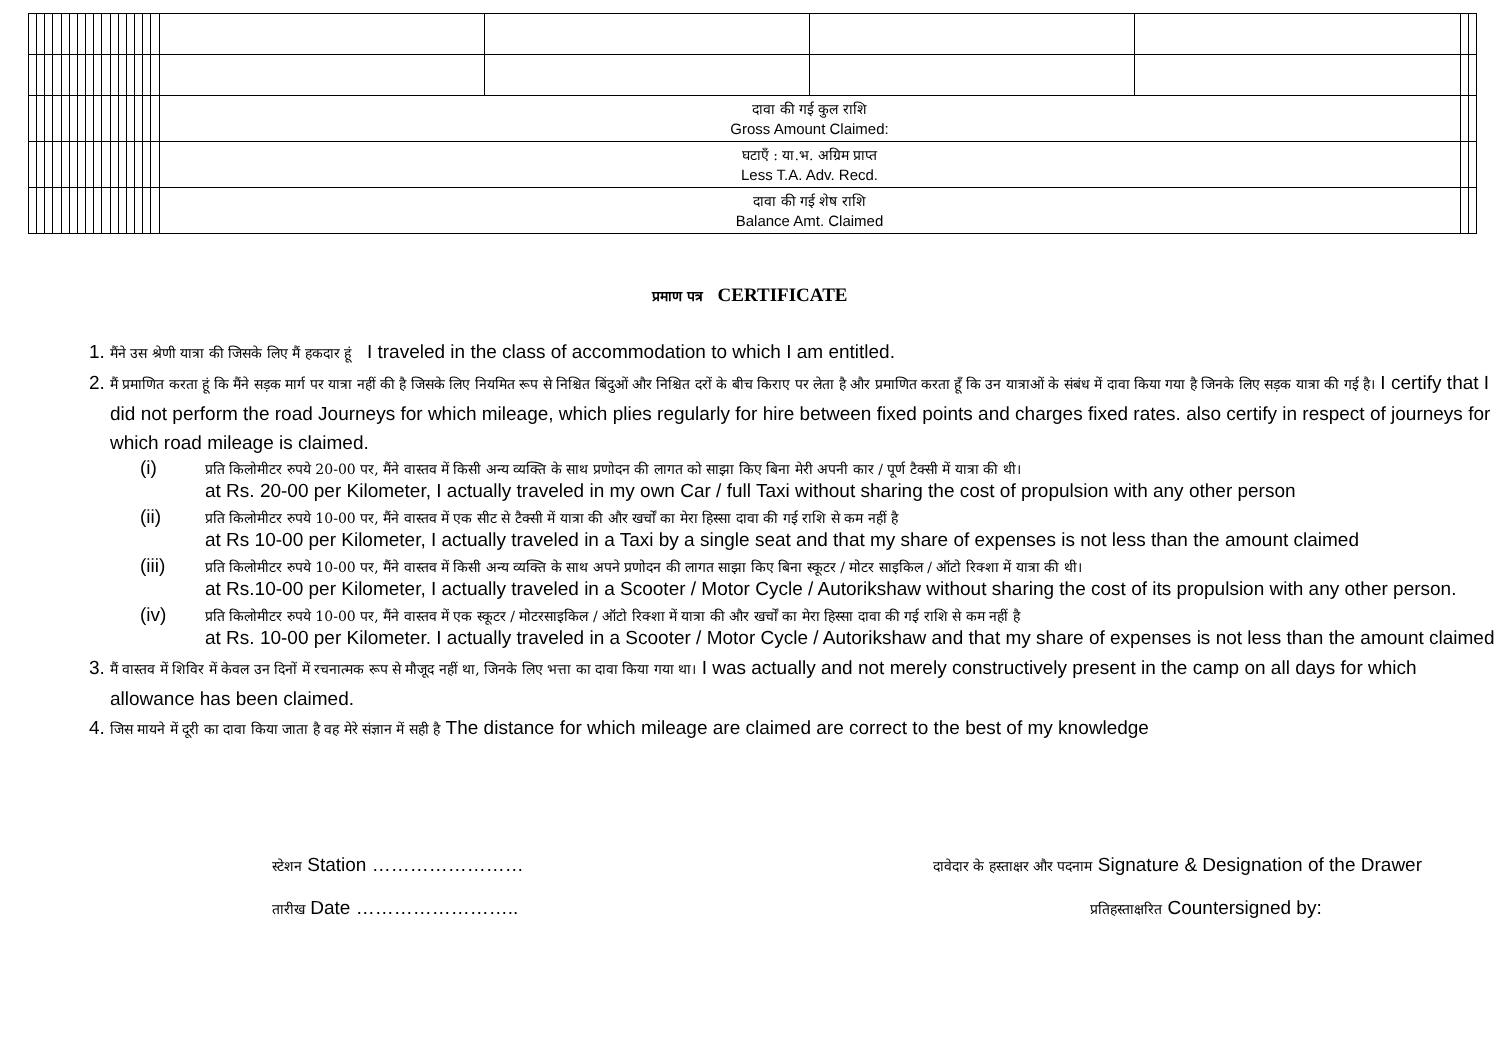| | | | | | | | | | | | | | | | | दावा की गई कुल राशि Gross Amount Claimed: | | | | | |
| | | | | | | | | | | | | | | | | घटाएँ : या.भ. अग्रिम प्राप्त Less T.A. Adv. Recd. | | | | | |
| | | | | | | | | | | | | | | | | दावा की गई शेष राशि Balance Amt. Claimed | | | | | |
प्रमाण पत्र CERTIFICATE
1. मैंने उस श्रेणी यात्रा की जिसके लिए मैं हकदार हूं I traveled in the class of accommodation to which I am entitled.
2. मैं प्रमाणित करता हूं कि मैंने सड़क मार्ग पर यात्रा नहीं की है जिसके लिए नियमित रूप से निश्चित बिंदुओं और निश्चित दरों के बीच किराए पर लेता है और प्रमाणित करता हूँ कि उन यात्राओं के संबंध में दावा किया गया है जिनके लिए सड़क यात्रा की गई है। I certify that I did not perform the road Journeys for which mileage, which plies regularly for hire between fixed points and charges fixed rates. also certify in respect of journeys for which road mileage is claimed.
(i) प्रति किलोमीटर रुपये 20-00 पर, मैंने वास्तव में किसी अन्य व्यक्ति के साथ प्रणोदन की लागत को साझा किए बिना मेरी अपनी कार / पूर्ण टैक्सी में यात्रा की थी।
at Rs. 20-00 per Kilometer, I actually traveled in my own Car / full Taxi without sharing the cost of propulsion with any other person
(ii) प्रति किलोमीटर रुपये 10-00 पर, मैंने वास्तव में एक सीट से टैक्सी में यात्रा की और खर्चों का मेरा हिस्सा दावा की गई राशि से कम नहीं है
at Rs 10-00 per Kilometer, I actually traveled in a Taxi by a single seat and that my share of expenses is not less than the amount claimed
(iii) प्रति किलोमीटर रुपये 10-00 पर, मैंने वास्तव में किसी अन्य व्यक्ति के साथ अपने प्रणोदन की लागत साझा किए बिना स्कूटर / मोटर साइकिल / ऑटो रिक्शा में यात्रा की थी।
at Rs.10-00 per Kilometer, I actually traveled in a Scooter / Motor Cycle / Autorikshaw without sharing the cost of its propulsion with any other person.
(iv) प्रति किलोमीटर रुपये 10-00 पर, मैंने वास्तव में एक स्कूटर / मोटरसाइकिल / ऑटो रिक्शा में यात्रा की और खर्चों का मेरा हिस्सा दावा की गई राशि से कम नहीं है
at Rs. 10-00 per Kilometer. I actually traveled in a Scooter / Motor Cycle / Autorikshaw and that my share of expenses is not less than the amount claimed
3. मैं वास्तव में शिविर में केवल उन दिनों में रचनात्मक रूप से मौजूद नहीं था, जिनके लिए भत्ता का दावा किया गया था। I was actually and not merely constructively present in the camp on all days for which allowance has been claimed.
4. जिस मायने में दूरी का दावा किया जाता है वह मेरे संज्ञान में सही है The distance for which mileage are claimed are correct to the best of my knowledge
स्टेशन Station ……………………
तारीख Date ……………………..
दावेदार के हस्ताक्षर और पदनाम Signature & Designation of the Drawer
प्रतिहस्ताक्षरित Countersigned by: